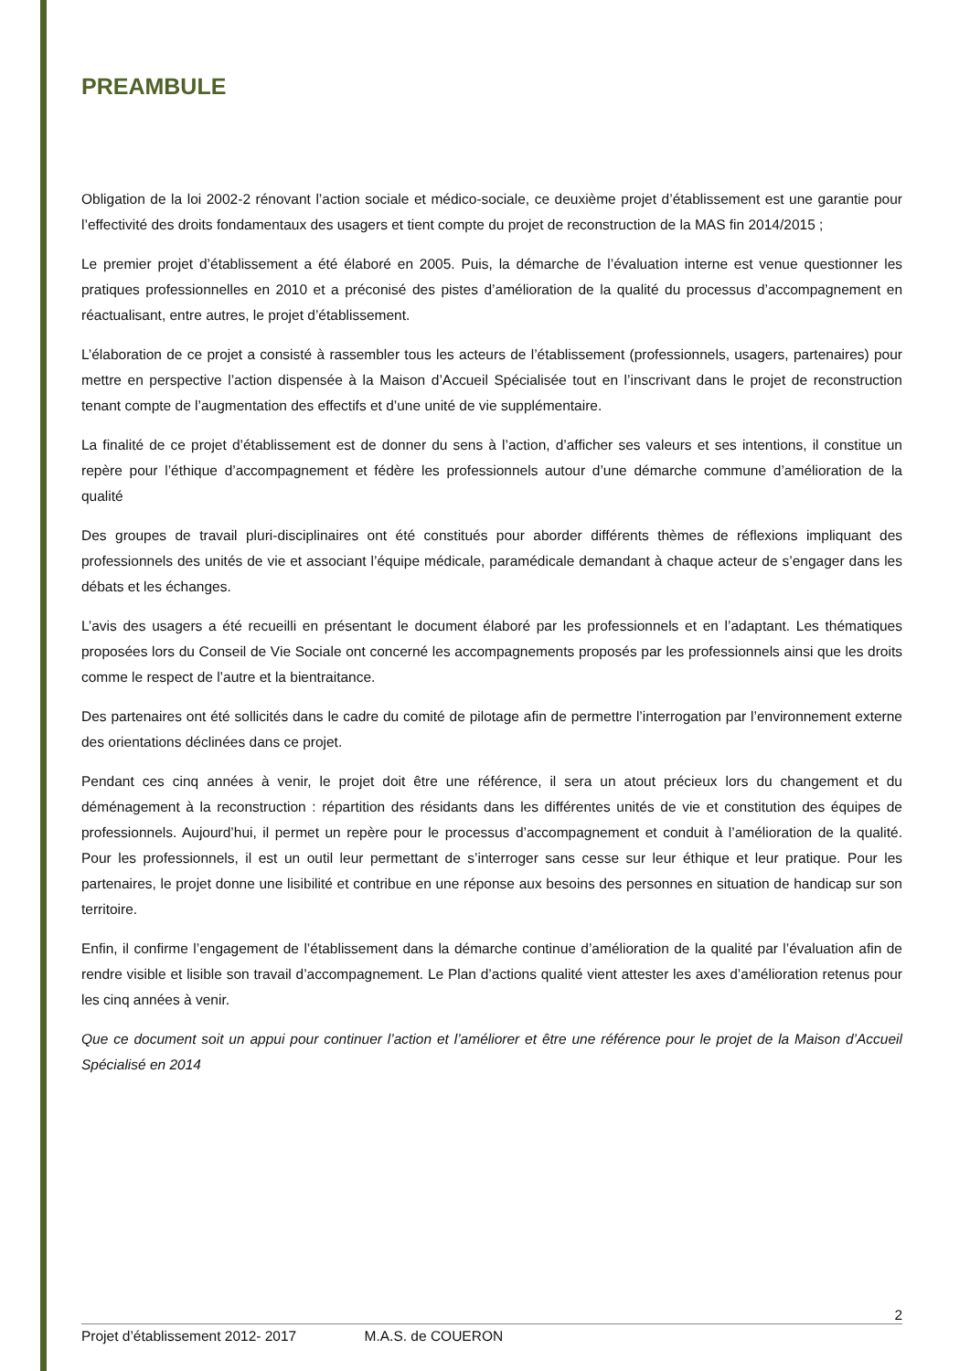PREAMBULE
Obligation de la loi 2002-2 rénovant l’action sociale et médico-sociale, ce deuxième projet d’établissement est une garantie pour l’effectivité des droits fondamentaux des usagers et tient compte du projet de reconstruction de la MAS fin 2014/2015 ;
Le premier projet d’établissement a été élaboré en 2005. Puis, la démarche de l’évaluation interne est venue questionner les pratiques professionnelles en 2010 et a préconisé des pistes d’amélioration de la qualité du processus d’accompagnement en réactualisant, entre autres, le projet d’établissement.
L’élaboration de ce projet a consisté à rassembler tous les acteurs de l’établissement (professionnels, usagers, partenaires) pour mettre en perspective l’action dispensée à la Maison d’Accueil Spécialisée tout en l’inscrivant dans le projet de reconstruction tenant compte de l’augmentation des effectifs et d’une unité de vie supplémentaire.
La finalité de ce projet d’établissement est de donner du sens à l’action, d’afficher ses valeurs et ses intentions, il constitue un repère pour l’éthique d’accompagnement et fédère les professionnels autour d’une démarche commune d’amélioration de la qualité
Des groupes de travail pluri-disciplinaires ont été constitués pour aborder différents thèmes de réflexions impliquant des professionnels des unités de vie et associant l’équipe médicale, paramédicale demandant à chaque acteur de s’engager dans les débats et les échanges.
L’avis des usagers a été recueilli en présentant le document élaboré par les professionnels et en l’adaptant. Les thématiques proposées lors du Conseil de Vie Sociale ont concerné les accompagnements proposés par les professionnels ainsi que les droits comme le respect de l’autre et la bientraitance.
Des partenaires ont été sollicités dans le cadre du comité de pilotage afin de permettre l’interrogation par l’environnement externe des orientations déclinées dans ce projet.
Pendant ces cinq années à venir, le projet doit être une référence, il sera un atout précieux lors du changement et du déménagement à la reconstruction : répartition des résidants dans les différentes unités de vie et constitution des équipes de professionnels. Aujourd’hui, il permet un repère pour le processus d’accompagnement et conduit à l’amélioration de la qualité. Pour les professionnels, il est un outil leur permettant de s’interroger sans cesse sur leur éthique et leur pratique. Pour les partenaires, le projet donne une lisibilité et contribue en une réponse aux besoins des personnes en situation de handicap sur son territoire.
Enfin, il confirme l’engagement de l’établissement dans la démarche continue d’amélioration de la qualité par l’évaluation afin de rendre visible et lisible son travail d’accompagnement. Le Plan d’actions qualité vient attester les axes d’amélioration retenus pour les cinq années à venir.
Que ce document soit un appui pour continuer l’action et l’améliorer et être une référence pour le projet de la Maison d’Accueil Spécialisé en 2014
2
Projet d’établissement 2012- 2017 M.A.S. de COUERON